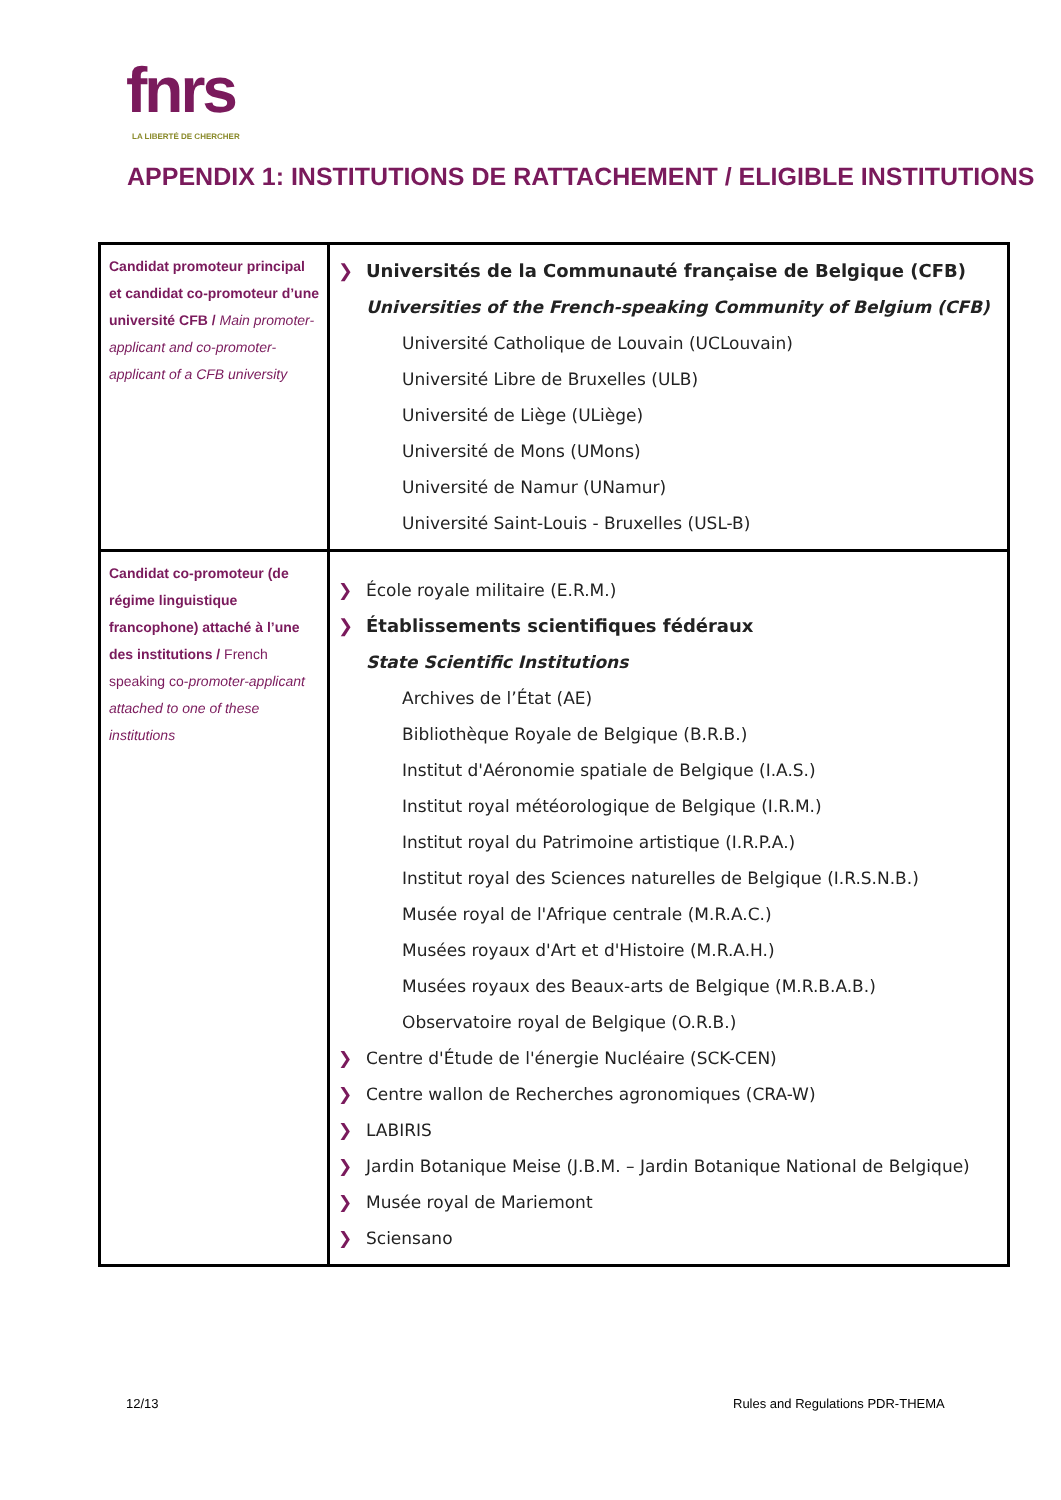fnrs
LA LIBERTÉ DE CHERCHER
APPENDIX 1: INSTITUTIONS DE RATTACHEMENT / ELIGIBLE INSTITUTIONS
| Candidat promoteur principal et candidat co-promoteur d’une université CFB / Main promoter-applicant and co-promoter-applicant of a CFB university | ❯ Universités de la Communauté française de Belgique (CFB) Universities of the French-speaking Community of Belgium (CFB) Université Catholique de Louvain (UCLouvain) Université Libre de Bruxelles (ULB) Université de Liège (ULiège) Université de Mons (UMons) Université de Namur (UNamur) Université Saint-Louis - Bruxelles (USL-B) |
| Candidat co-promoteur (de régime linguistique francophone) attaché à l’une des institutions / French speaking co- promoter-applicant attached to one of these institutions | ❯ École royale militaire (E.R.M.) ❯ Établissements scientifiques fédéraux State Scientific Institutions Archives de l’État (AE) Bibliothèque Royale de Belgique (B.R.B.) Institut d'Aéronomie spatiale de Belgique (I.A.S.) Institut royal météorologique de Belgique (I.R.M.) Institut royal du Patrimoine artistique (I.R.P.A.) Institut royal des Sciences naturelles de Belgique (I.R.S.N.B.) Musée royal de l'Afrique centrale (M.R.A.C.) Musées royaux d'Art et d'Histoire (M.R.A.H.) Musées royaux des Beaux-arts de Belgique (M.R.B.A.B.) Observatoire royal de Belgique (O.R.B.) ❯ Centre d'Étude de l'énergie Nucléaire (SCK-CEN) ❯ Centre wallon de Recherches agronomiques (CRA-W) ❯ LABIRIS ❯ Jardin Botanique Meise (J.B.M. – Jardin Botanique National de Belgique) ❯ Musée royal de Mariemont ❯ Sciensano |
12/13
Rules and Regulations PDR-THEMA